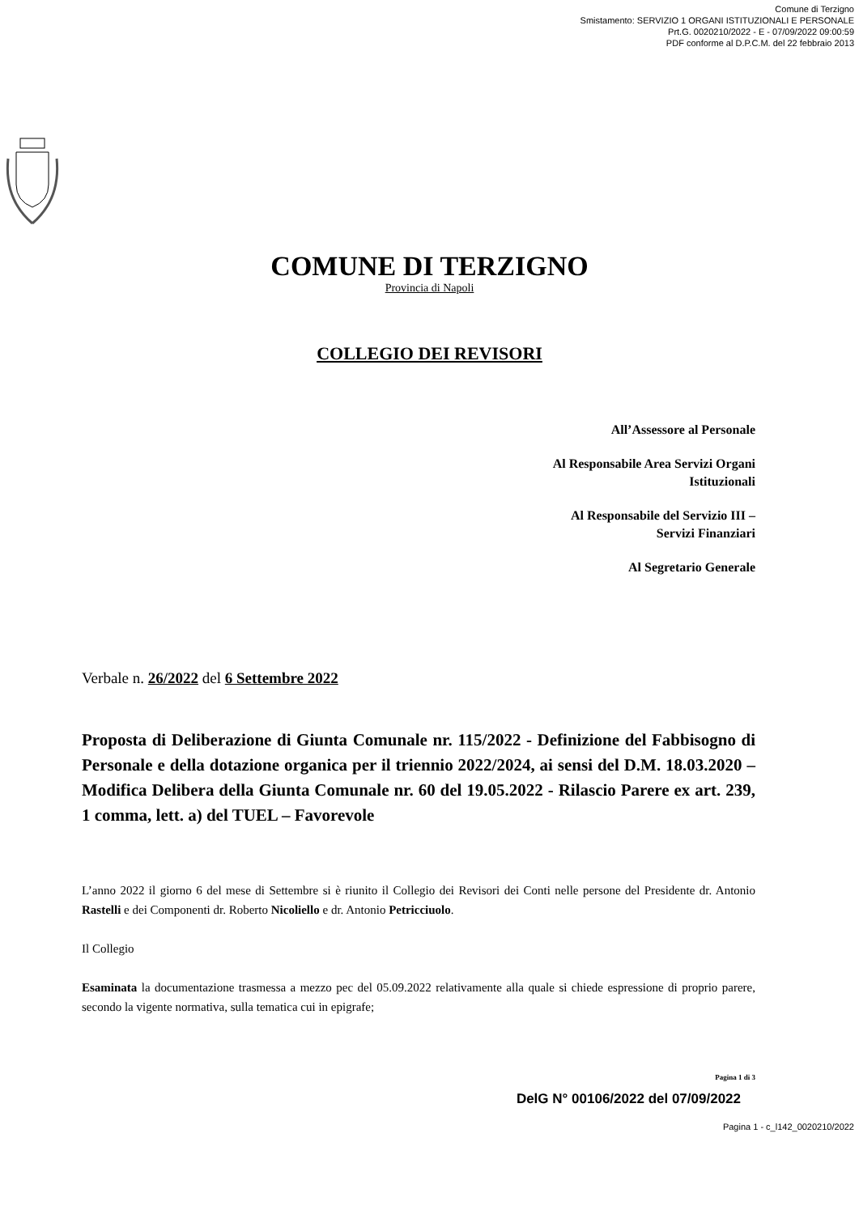Comune di Terzigno
Smistamento: SERVIZIO 1 ORGANI ISTITUZIONALI E PERSONALE
Prt.G. 0020210/2022 - E - 07/09/2022 09:00:59
PDF conforme al D.P.C.M. del 22 febbraio 2013
COMUNE DI TERZIGNO
Provincia di Napoli
COLLEGIO DEI REVISORI
All’Assessore al Personale
Al Responsabile Area Servizi Organi
Istituzionali
Al Responsabile del Servizio III –
Servizi Finanziari
Al Segretario Generale
Verbale n. 26/2022 del 6 Settembre 2022
Proposta di Deliberazione di Giunta Comunale nr. 115/2022 - Definizione del Fabbisogno di Personale e della dotazione organica per il triennio 2022/2024, ai sensi del D.M. 18.03.2020 – Modifica Delibera della Giunta Comunale nr. 60 del 19.05.2022 - Rilascio Parere ex art. 239, 1 comma, lett. a) del TUEL – Favorevole
L’anno 2022 il giorno 6 del mese di Settembre si è riunito il Collegio dei Revisori dei Conti nelle persone del Presidente dr. Antonio Rastelli e dei Componenti dr. Roberto Nicoliello e dr. Antonio Petricciuolo.
Il Collegio
Esaminata la documentazione trasmessa a mezzo pec del 05.09.2022 relativamente alla quale si chiede espressione di proprio parere, secondo la vigente normativa, sulla tematica cui in epigrafe;
Pagina 1 di 3
DelG N° 00106/2022 del 07/09/2022
Pagina 1 - c_l142_0020210/2022